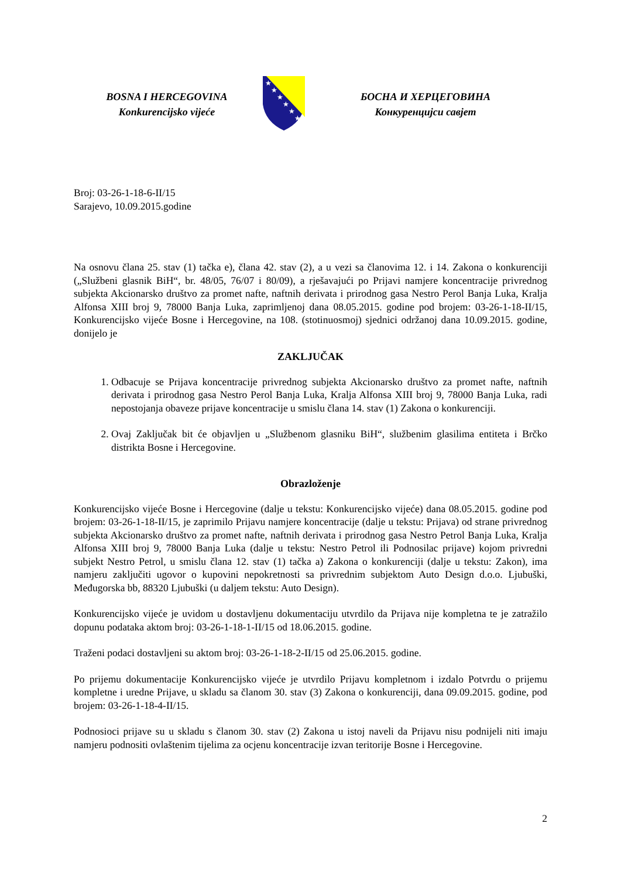BOSNA I HERCEGOVINA
Konkurencijsko vijeće
★
★
★
★
★
★
БОСНА И ХЕРЦЕГОВИНА
Конкуренцијси савјет
Broj: 03-26-1-18-6-II/15
Sarajevo, 10.09.2015.godine
Na osnovu člana 25. stav (1) tačka e), člana 42. stav (2), a u vezi sa članovima 12. i 14. Zakona o konkurenciji („Službeni glasnik BiH“, br. 48/05, 76/07 i 80/09), a rješavajući po Prijavi namjere koncentracije privrednog subjekta Akcionarsko društvo za promet nafte, naftnih derivata i prirodnog gasa Nestro Perol Banja Luka, Kralja Alfonsa XIII broj 9, 78000 Banja Luka, zaprimljenoj dana 08.05.2015. godine pod brojem: 03-26-1-18-II/15, Konkurencijsko vijeće Bosne i Hercegovine, na 108. (stotinuosmoj) sjednici održanoj dana 10.09.2015. godine, donijelo je
ZAKLJUČAK
1. Odbacuje se Prijava koncentracije privrednog subjekta Akcionarsko društvo za promet nafte, naftnih derivata i prirodnog gasa Nestro Perol Banja Luka, Kralja Alfonsa XIII broj 9, 78000 Banja Luka, radi nepostojanja obaveze prijave koncentracije u smislu člana 14. stav (1) Zakona o konkurenciji.
2. Ovaj Zaključak bit će objavljen u „Službenom glasniku BiH“, službenim glasilima entiteta i Brčko distrikta Bosne i Hercegovine.
Obrazloženje
Konkurencijsko vijeće Bosne i Hercegovine (dalje u tekstu: Konkurencijsko vijeće) dana 08.05.2015. godine pod brojem: 03-26-1-18-II/15, je zaprimilo Prijavu namjere koncentracije (dalje u tekstu: Prijava) od strane privrednog subjekta Akcionarsko društvo za promet nafte, naftnih derivata i prirodnog gasa Nestro Petrol Banja Luka, Kralja Alfonsa XIII broj 9, 78000 Banja Luka (dalje u tekstu: Nestro Petrol ili Podnosilac prijave) kojom privredni subjekt Nestro Petrol, u smislu člana 12. stav (1) tačka a) Zakona o konkurenciji (dalje u tekstu: Zakon), ima namjeru zaključiti ugovor o kupovini nepokretnosti sa privrednim subjektom Auto Design d.o.o. Ljubuški, Međugorska bb, 88320 Ljubuški (u daljem tekstu: Auto Design).
Konkurencijsko vijeće je uvidom u dostavljenu dokumentaciju utvrdilo da Prijava nije kompletna te je zatražilo dopunu podataka aktom broj: 03-26-1-18-1-II/15 od 18.06.2015. godine.
Traženi podaci dostavljeni su aktom broj: 03-26-1-18-2-II/15 od 25.06.2015. godine.
Po prijemu dokumentacije Konkurencijsko vijeće je utvrdilo Prijavu kompletnom i izdalo Potvrdu o prijemu kompletne i uredne Prijave, u skladu sa članom 30. stav (3) Zakona o konkurenciji, dana 09.09.2015. godine, pod brojem: 03-26-1-18-4-II/15.
Podnosioci prijave su u skladu s članom 30. stav (2) Zakona u istoj naveli da Prijavu nisu podnijeli niti imaju namjeru podnositi ovlaštenim tijelima za ocjenu koncentracije izvan teritorije Bosne i Hercegovine.
2